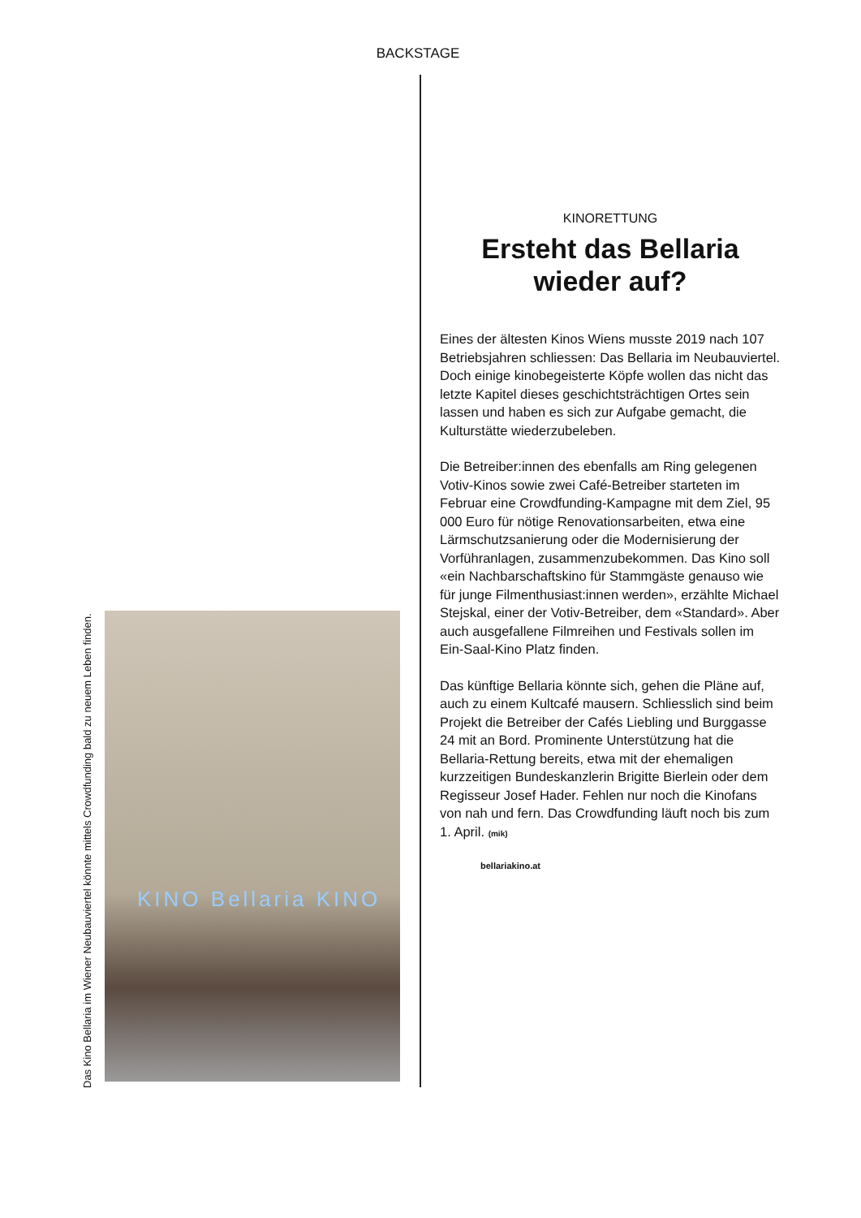BACKSTAGE
Das Kino Bellaria im Wiener Neubauviertel könnte mittels Crowdfunding bald zu neuem Leben finden.
KINO Bellaria KINO
KINORETTUNG
Ersteht das Bellaria wieder auf?
Eines der ältesten Kinos Wiens musste 2019 nach 107 Betriebsjahren schliessen: Das Bellaria im Neubauviertel. Doch einige kinobegeisterte Köpfe wollen das nicht das letzte Kapitel dieses geschichtsträchtigen Ortes sein lassen und haben es sich zur Aufgabe gemacht, die Kultur­stätte wiederzubeleben.
Die Betreiber:innen des ebenfalls am Ring gelegenen Votiv-Kinos sowie zwei Café-Betreiber starteten im Februar eine Crowdfunding-Kampagne mit dem Ziel, 95 000 Euro für nötige Renovationsarbeiten, etwa eine Lärmschutz­sanierung oder die Modernisierung der Vorführ­anlagen, zusammenzubekommen. Das Kino soll «ein Nachbarschaftskino für Stammgäste genauso wie für junge Filmenthusiast:innen werden», erzählte Michael Stejskal, einer der Votiv-Betreiber, dem «Standard». Aber auch ausgefallene Filmreihen und Festivals sollen im Ein-Saal-Kino Platz finden.
Das künftige Bellaria könnte sich, gehen die Pläne auf, auch zu einem Kultcafé mausern. Schliesslich sind beim Projekt die Betreiber der Cafés Liebling und Burggasse 24 mit an Bord. Prominente Unterstützung hat die Bellaria-Rettung bereits, etwa mit der ehemaligen kurzzeitigen Bundeskanzlerin Brigitte Bierlein oder dem Regisseur Josef Hader. Fehlen nur noch die Kinofans von nah und fern. Das Crowd­funding läuft noch bis zum 1. April. (mik)
bellariakino.at